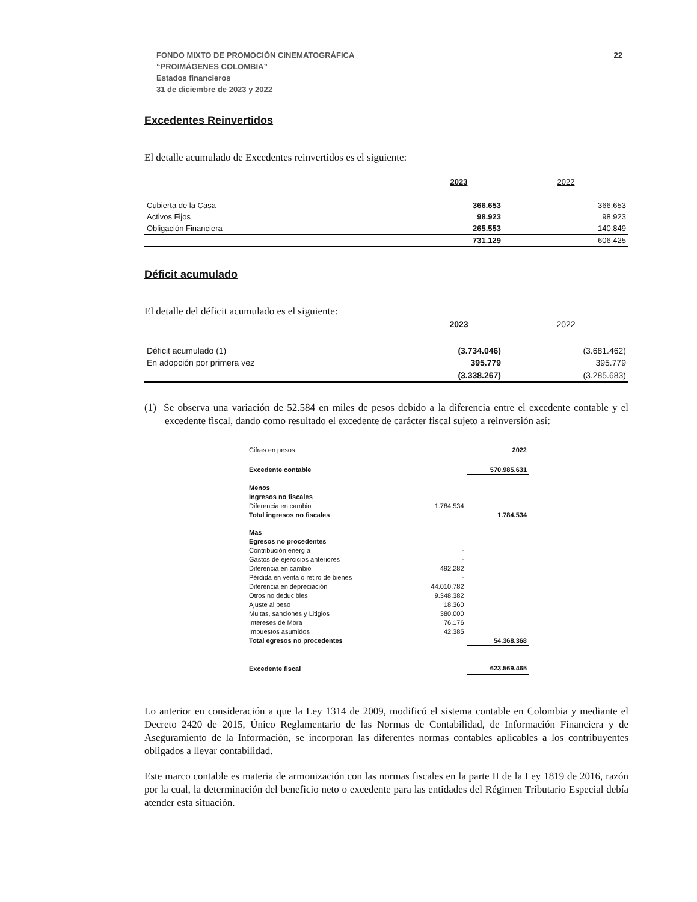22 FONDO MIXTO DE PROMOCIÓN CINEMATOGRÁFICA
“PROIMÁGENES COLOMBIA”
Estados financieros
31 de diciembre de 2023 y 2022
Excedentes Reinvertidos
El detalle acumulado de Excedentes reinvertidos es el siguiente:
| | 2023 | 2022 |
| --- | --- | --- |
| Cubierta de la Casa | 366.653 | 366.653 |
| Activos Fijos | 98.923 | 98.923 |
| Obligación Financiera | 265.553 | 140.849 |
| | 731.129 | 606.425 |
Déficit acumulado
El detalle del déficit acumulado es el siguiente:
| | 2023 | 2022 |
| --- | --- | --- |
| Déficit acumulado (1) | (3.734.046) | (3.681.462) |
| En adopción por primera vez | 395.779 | 395.779 |
| | (3.338.267) | (3.285.683) |
(1) Se observa una variación de 52.584 en miles de pesos debido a la diferencia entre el excedente contable y el excedente fiscal, dando como resultado el excedente de carácter fiscal sujeto a reinversión así:
| Cifras en pesos | | 2022 |
| Excedente contable | | 570.985.631 |
| Menos | | |
| Ingresos no fiscales | | |
| Diferencia en cambio | 1.784.534 | |
| Total ingresos no fiscales | | 1.784.534 |
| Mas | | |
| Egresos no procedentes | | |
| Contribución energía | - | |
| Gastos de ejercicios anteriores | - | |
| Diferencia en cambio | 492.282 | |
| Pérdida en venta o retiro de bienes | - | |
| Diferencia en depreciación | 44.010.782 | |
| Otros no deducibles | 9.348.382 | |
| Ajuste al peso | 18.360 | |
| Multas, sanciones y Litigios | 380.000 | |
| Intereses de Mora | 76.176 | |
| Impuestos asumidos | 42.385 | |
| Total egresos no procedentes | | 54.368.368 |
| Excedente fiscal | | 623.569.465 |
Lo anterior en consideración a que la Ley 1314 de 2009, modificó el sistema contable en Colombia y mediante el Decreto 2420 de 2015, Único Reglamentario de las Normas de Contabilidad, de Información Financiera y de Aseguramiento de la Información, se incorporan las diferentes normas contables aplicables a los contribuyentes obligados a llevar contabilidad.
Este marco contable es materia de armonización con las normas fiscales en la parte II de la Ley 1819 de 2016, razón por la cual, la determinación del beneficio neto o excedente para las entidades del Régimen Tributario Especial debía atender esta situación.